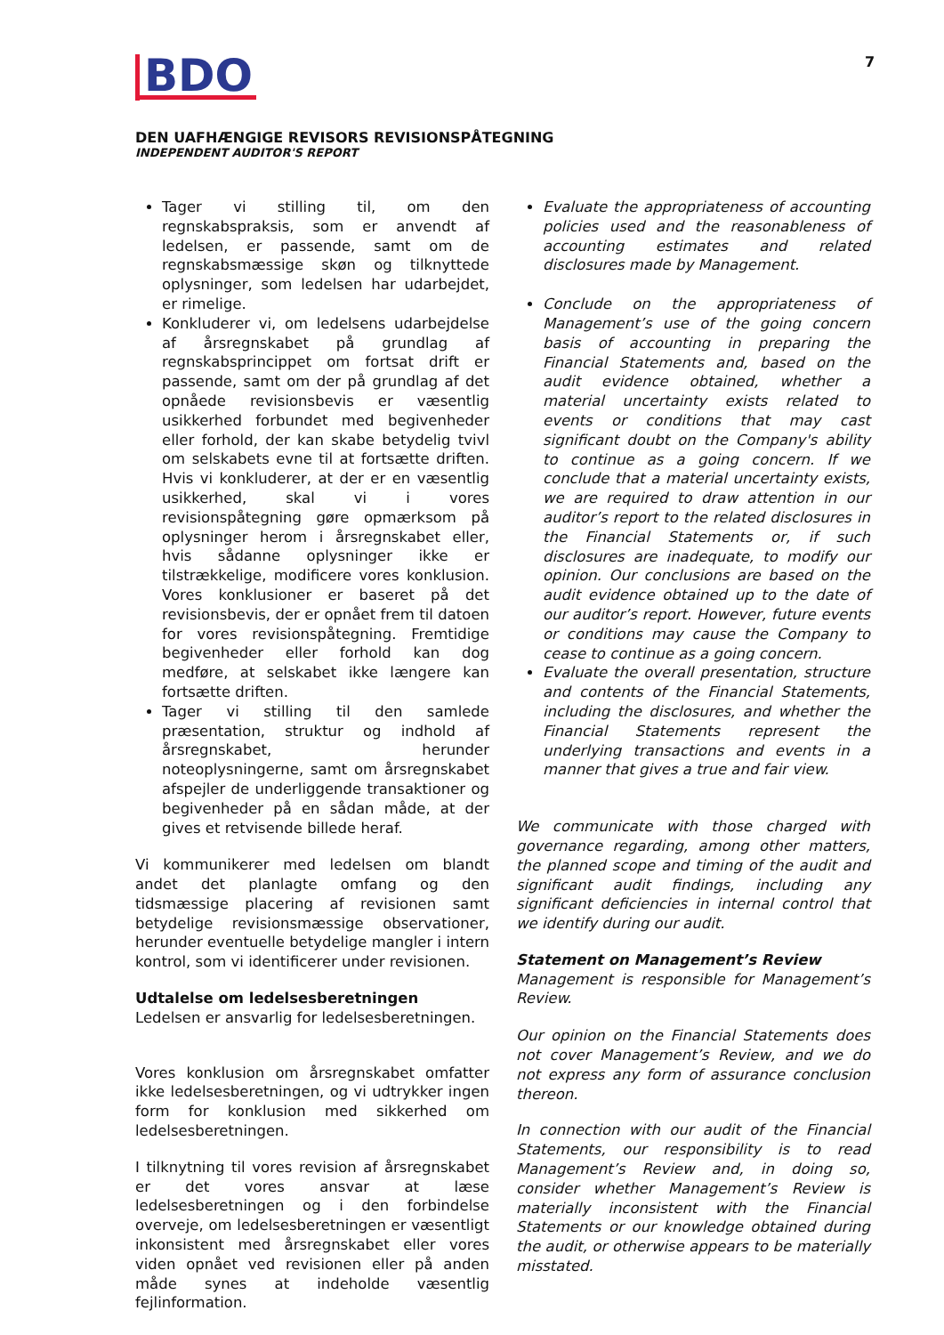BDO
7
DEN UAFHÆNGIGE REVISORS REVISIONSPÅTEGNING
INDEPENDENT AUDITOR'S REPORT
Tager vi stilling til, om den regnskabspraksis, som er anvendt af ledelsen, er passende, samt om de regnskabsmæssige skøn og tilknyttede oplysninger, som ledelsen har udarbejdet, er rimelige.
Konkluderer vi, om ledelsens udarbejdelse af årsregnskabet på grundlag af regnskabsprincippet om fortsat drift er passende, samt om der på grundlag af det opnåede revisionsbevis er væsentlig usikkerhed forbundet med begivenheder eller forhold, der kan skabe betydelig tvivl om selskabets evne til at fortsætte driften. Hvis vi konkluderer, at der er en væsentlig usikkerhed, skal vi i vores revisionspåtegning gøre opmærksom på oplysninger herom i årsregnskabet eller, hvis sådanne oplysninger ikke er tilstrækkelige, modificere vores konklusion. Vores konklusioner er baseret på det revisionsbevis, der er opnået frem til datoen for vores revisionspåtegning. Fremtidige begivenheder eller forhold kan dog medføre, at selskabet ikke længere kan fortsætte driften.
Tager vi stilling til den samlede præsentation, struktur og indhold af årsregnskabet, herunder noteoplysningerne, samt om årsregnskabet afspejler de underliggende transaktioner og begivenheder på en sådan måde, at der gives et retvisende billede heraf.
Vi kommunikerer med ledelsen om blandt andet det planlagte omfang og den tidsmæssige placering af revisionen samt betydelige revisionsmæssige observationer, herunder eventuelle betydelige mangler i intern kontrol, som vi identificerer under revisionen.
Udtalelse om ledelsesberetningen
Ledelsen er ansvarlig for ledelsesberetningen.
Vores konklusion om årsregnskabet omfatter ikke ledelsesberetningen, og vi udtrykker ingen form for konklusion med sikkerhed om ledelsesberetningen.
I tilknytning til vores revision af årsregnskabet er det vores ansvar at læse ledelsesberetningen og i den forbindelse overveje, om ledelsesberetningen er væsentligt inkonsistent med årsregnskabet eller vores viden opnået ved revisionen eller på anden måde synes at indeholde væsentlig fejlinformation.
Evaluate the appropriateness of accounting policies used and the reasonableness of accounting estimates and related disclosures made by Management.
Conclude on the appropriateness of Management’s use of the going concern basis of accounting in preparing the Financial Statements and, based on the audit evidence obtained, whether a material uncertainty exists related to events or conditions that may cast significant doubt on the Company's ability to continue as a going concern. If we conclude that a material uncertainty exists, we are required to draw attention in our auditor’s report to the related disclosures in the Financial Statements or, if such disclosures are inadequate, to modify our opinion. Our conclusions are based on the audit evidence obtained up to the date of our auditor’s report. However, future events or conditions may cause the Company to cease to continue as a going concern.
Evaluate the overall presentation, structure and contents of the Financial Statements, including the disclosures, and whether the Financial Statements represent the underlying transactions and events in a manner that gives a true and fair view.
We communicate with those charged with governance regarding, among other matters, the planned scope and timing of the audit and significant audit findings, including any significant deficiencies in internal control that we identify during our audit.
Statement on Management’s Review
Management is responsible for Management’s Review.
Our opinion on the Financial Statements does not cover Management’s Review, and we do not express any form of assurance conclusion thereon.
In connection with our audit of the Financial Statements, our responsibility is to read Management’s Review and, in doing so, consider whether Management’s Review is materially inconsistent with the Financial Statements or our knowledge obtained during the audit, or otherwise appears to be materially misstated.